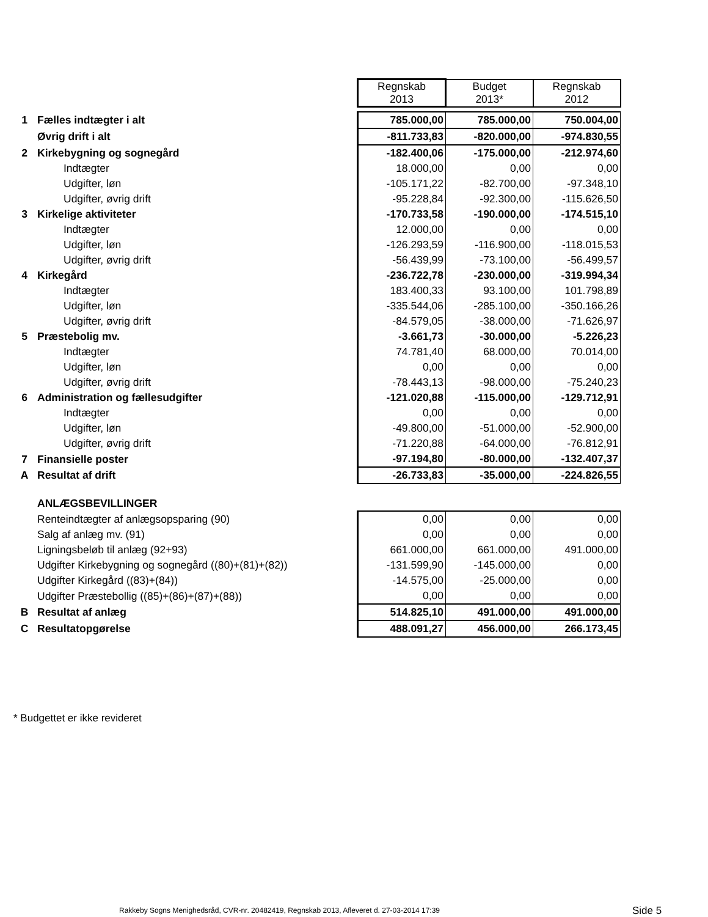| | | Regnskab 2013 | Budget 2013* | Regnskab 2012 |
| 1 | Fælles indtægter i alt | 785.000,00 | 785.000,00 | 750.004,00 |
| | Øvrig drift i alt | -811.733,83 | -820.000,00 | -974.830,55 |
| 2 | Kirkebygning og sognegård | -182.400,06 | -175.000,00 | -212.974,60 |
| | Indtægter | 18.000,00 | 0,00 | 0,00 |
| | Udgifter, løn | -105.171,22 | -82.700,00 | -97.348,10 |
| | Udgifter, øvrig drift | -95.228,84 | -92.300,00 | -115.626,50 |
| 3 | Kirkelige aktiviteter | -170.733,58 | -190.000,00 | -174.515,10 |
| | Indtægter | 12.000,00 | 0,00 | 0,00 |
| | Udgifter, løn | -126.293,59 | -116.900,00 | -118.015,53 |
| | Udgifter, øvrig drift | -56.439,99 | -73.100,00 | -56.499,57 |
| 4 | Kirkegård | -236.722,78 | -230.000,00 | -319.994,34 |
| | Indtægter | 183.400,33 | 93.100,00 | 101.798,89 |
| | Udgifter, løn | -335.544,06 | -285.100,00 | -350.166,26 |
| | Udgifter, øvrig drift | -84.579,05 | -38.000,00 | -71.626,97 |
| 5 | Præstebolig mv. | -3.661,73 | -30.000,00 | -5.226,23 |
| | Indtægter | 74.781,40 | 68.000,00 | 70.014,00 |
| | Udgifter, løn | 0,00 | 0,00 | 0,00 |
| | Udgifter, øvrig drift | -78.443,13 | -98.000,00 | -75.240,23 |
| 6 | Administration og fællesudgifter | -121.020,88 | -115.000,00 | -129.712,91 |
| | Indtægter | 0,00 | 0,00 | 0,00 |
| | Udgifter, løn | -49.800,00 | -51.000,00 | -52.900,00 |
| | Udgifter, øvrig drift | -71.220,88 | -64.000,00 | -76.812,91 |
| 7 | Finansielle poster | -97.194,80 | -80.000,00 | -132.407,37 |
| A | Resultat af drift | -26.733,83 | -35.000,00 | -224.826,55 |
| | ANLÆGSBEVILLINGER | | | |
| | Renteindtægter af anlægsopsparing (90) | 0,00 | 0,00 | 0,00 |
| | Salg af anlæg mv. (91) | 0,00 | 0,00 | 0,00 |
| | Ligningsbeløb til anlæg (92+93) | 661.000,00 | 661.000,00 | 491.000,00 |
| | Udgifter Kirkebygning og sognegård ((80)+(81)+(82)) | -131.599,90 | -145.000,00 | 0,00 |
| | Udgifter Kirkegård ((83)+(84)) | -14.575,00 | -25.000,00 | 0,00 |
| | Udgifter Præstebollig ((85)+(86)+(87)+(88)) | 0,00 | 0,00 | 0,00 |
| B | Resultat af anlæg | 514.825,10 | 491.000,00 | 491.000,00 |
| C | Resultatopgørelse | 488.091,27 | 456.000,00 | 266.173,45 |
* Budgettet er ikke revideret
Rakkeby Sogns Menighedsråd, CVR-nr. 20482419, Regnskab 2013, Afleveret d. 27-03-2014 17:39
Side 5